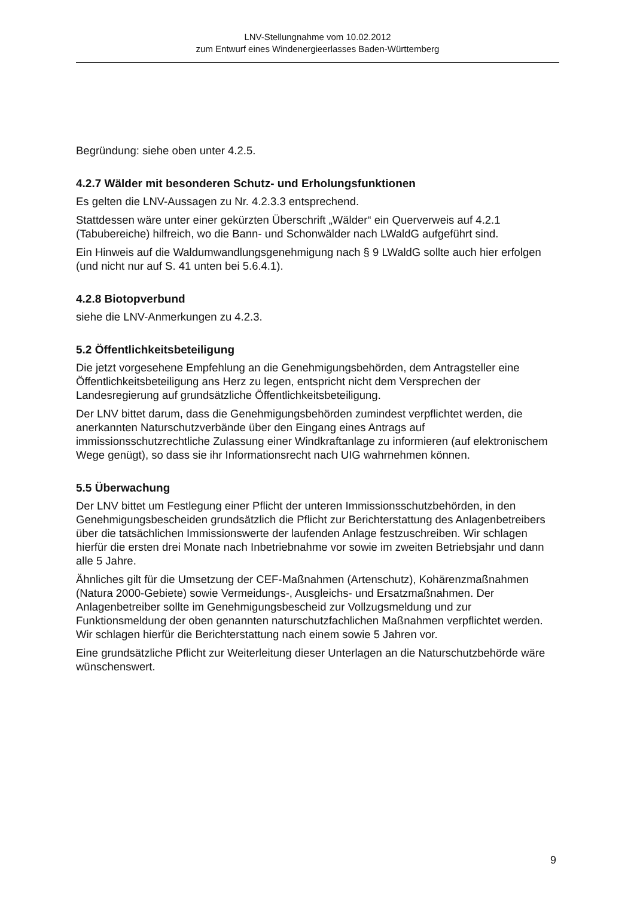LNV-Stellungnahme vom 10.02.2012
zum Entwurf eines Windenergieerlasses Baden-Württemberg
Begründung: siehe oben unter 4.2.5.
4.2.7 Wälder mit besonderen Schutz- und Erholungsfunktionen
Es gelten die LNV-Aussagen zu Nr. 4.2.3.3 entsprechend.
Stattdessen wäre unter einer gekürzten Überschrift „Wälder“ ein Querverweis auf 4.2.1 (Tabubereiche) hilfreich, wo die Bann- und Schonwälder nach LWaldG aufgeführt sind.
Ein Hinweis auf die Waldumwandlungsgenehmigung nach § 9 LWaldG sollte auch hier erfolgen (und nicht nur auf S. 41 unten bei 5.6.4.1).
4.2.8 Biotopverbund
siehe die LNV-Anmerkungen zu 4.2.3.
5.2 Öffentlichkeitsbeteiligung
Die jetzt vorgesehene Empfehlung an die Genehmigungsbehörden, dem Antragsteller eine Öffentlichkeitsbeteiligung ans Herz zu legen, entspricht nicht dem Versprechen der Landesregierung auf grundsätzliche Öffentlichkeitsbeteiligung.
Der LNV bittet darum, dass die Genehmigungsbehörden zumindest verpflichtet werden, die anerkannten Naturschutzverbände über den Eingang eines Antrags auf immissionsschutzrechtliche Zulassung einer Windkraftanlage zu informieren (auf elektronischem Wege genügt), so dass sie ihr Informationsrecht nach UIG wahrnehmen können.
5.5 Überwachung
Der LNV bittet um Festlegung einer Pflicht der unteren Immissionsschutzbehörden, in den Genehmigungsbescheiden grundsätzlich die Pflicht zur Berichterstattung des Anlagenbetreibers über die tatsächlichen Immissionswerte der laufenden Anlage festzuschreiben. Wir schlagen hierfür die ersten drei Monate nach Inbetriebnahme vor sowie im zweiten Betriebsjahr und dann alle 5 Jahre.
Ähnliches gilt für die Umsetzung der CEF-Maßnahmen (Artenschutz), Kohärenzmaßnahmen (Natura 2000-Gebiete) sowie Vermeidungs-, Ausgleichs- und Ersatzmaßnahmen. Der Anlagenbetreiber sollte im Genehmigungsbescheid zur Vollzugsmeldung und zur Funktionsmeldung der oben genannten naturschutzfachlichen Maßnahmen verpflichtet werden. Wir schlagen hierfür die Berichterstattung nach einem sowie 5 Jahren vor.
Eine grundsätzliche Pflicht zur Weiterleitung dieser Unterlagen an die Naturschutzbehörde wäre wünschenswert.
9